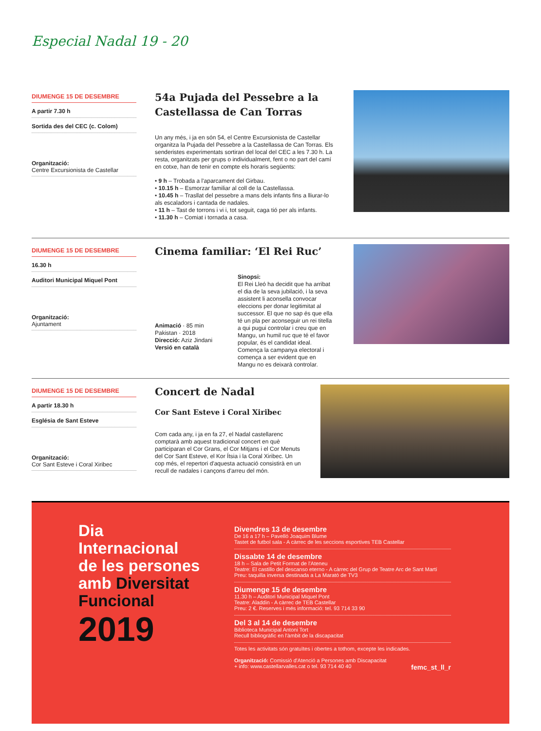Especial Nadal 19 - 20
DIUMENGE 15 DE DESEMBRE
A partir 7.30 h
Sortida des del CEC (c. Colom)
Organització:
Centre Excursionista de Castellar
54a Pujada del Pessebre a la Castellassa de Can Torras
Un any més, i ja en són 54, el Centre Excursionista de Castellar organitza la Pujada del Pessebre a la Castellassa de Can Torras. Els senderistes experimentats sortiran del local del CEC a les 7.30 h. La resta, organitzats per grups o individualment, fent o no part del camí en cotxe, han de tenir en compte els horaris següents:
• 9 h – Trobada a l'aparcament del Girbau.
• 10.15 h – Esmorzar familiar al coll de la Castellassa.
• 10.45 h – Trasllat del pessebre a mans dels infants fins a lliurar-lo als escaladors i cantada de nadales.
• 11 h – Tast de torrons i vi i, tot seguit, caga tió per als infants.
• 11.30 h – Comiat i tornada a casa.
DIUMENGE 15 DE DESEMBRE
16.30 h
Auditori Municipal Miquel Pont
Organització:
Ajuntament
Cinema familiar: ‘El Rei Ruc’
Animació · 85 min
Pakistan · 2018
Direcció: Aziz Jindani
Versió en català
Sinopsi:
El Rei Lleó ha decidit que ha arribat el dia de la seva jubilació, i la seva assistent li aconsella convocar eleccions per donar legitimitat al successor. El que no sap és que ella té un pla per aconseguir un rei titella a qui pugui controlar i creu que en Mangu, un humil ruc que té el favor popular, és el candidat ideal. Comença la campanya electoral i comença a ser evident que en Mangu no es deixarà controlar.
DIUMENGE 15 DE DESEMBRE
A partir 18.30 h
Església de Sant Esteve
Organització:
Cor Sant Esteve i Coral Xiribec
Concert de Nadal
Cor Sant Esteve i Coral Xiribec
Com cada any, i ja en fa 27, el Nadal castellarenc comptarà amb aquest tradicional concert en què participaran el Cor Grans, el Cor Mitjans i el Cor Menuts del Cor Sant Esteve, el Kor Ítsia i la Coral Xiribec. Un cop més, el repertori d'aquesta actuació consistirà en un recull de nadales i cançons d'arreu del món.
Dia Internacional de les persones amb Diversitat Funcional
2019
Divendres 13 de desembre
De 16 a 17 h – Pavelló Joaquim Blume
Tastet de futbol sala - A càrrec de les seccions esportives TEB Castellar
Dissabte 14 de desembre
18 h – Sala de Petit Format de l'Ateneu
Teatre: El castillo del descanso eterno - A càrrec del Grup de Teatre Arc de Sant Martí
Preu: taquilla inversa destinada a La Marató de TV3
Diumenge 15 de desembre
11.30 h – Auditori Municipal Miquel Pont
Teatre: Aladdin - A càrrec de TEB Castellar
Preu: 2 €. Reserves i més informació: tel. 93 714 33 90
Del 3 al 14 de desembre
Biblioteca Municipal Antoni Tort
Recull bibliogràfic en l'àmbit de la discapacitat
Totes les activitats són gratuïtes i obertes a tothom, excepte les indicades.
Organització: Comissió d'Atenció a Persones amb Discapacitat
+ info: www.castellarvalles.cat o tel. 93 714 40 40 femc_st_ll_r